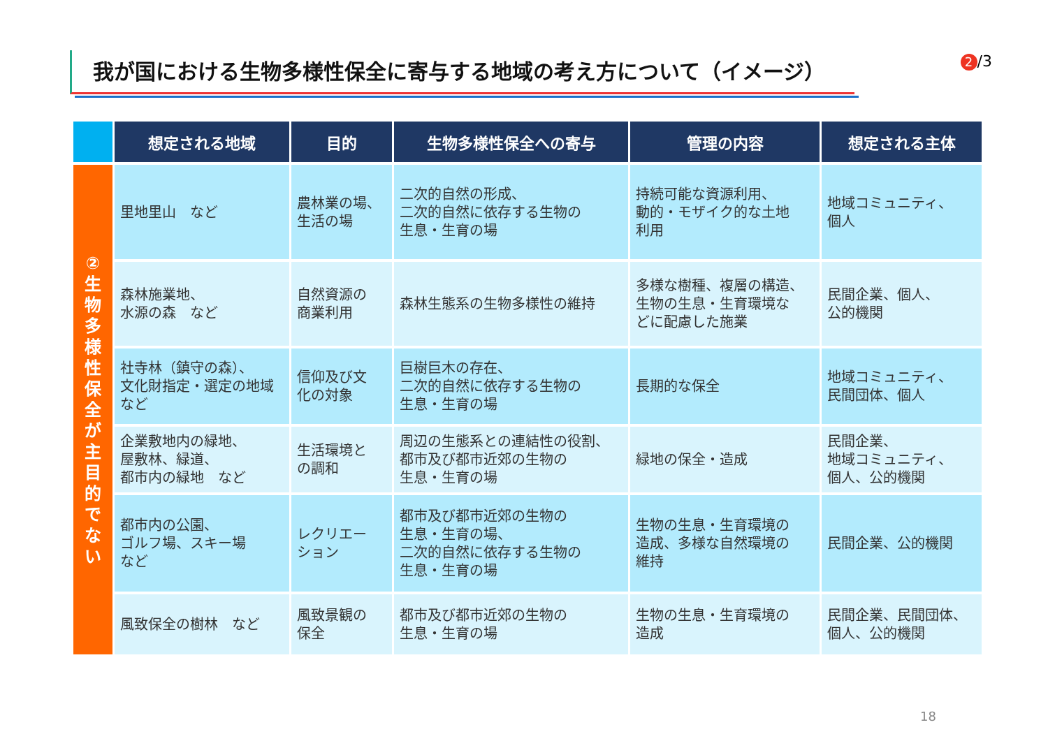我が国における生物多様性保全に寄与する地域の考え方について（イメージ） 2 /3
| | 想定される地域 | 目的 | 生物多様性保全への寄与 | 管理の内容 | 想定される主体 |
| --- | --- | --- | --- | --- | --- |
| ② 生 物 多 様 性 保 全 が 主 目 的 で な い | 里地里山 など | 農林業の場、 生活の場 | 二次的自然の形成、 二次的自然に依存する生物の 生息・生育の場 | 持続可能な資源利用、 動的・モザイク的な土地 利用 | 地域コミュニティ、 個人 |
| | 森林施業地、 水源の森 など | 自然資源の 商業利用 | 森林生態系の生物多様性の維持 | 多様な樹種、複層の構造、 生物の生息・生育環境な どに配慮した施業 | 民間企業、個人、 公的機関 |
| | 社寺林（鎮守の森）、 文化財指定・選定の地域 など | 信仰及び文 化の対象 | 巨樹巨木の存在、 二次的自然に依存する生物の 生息・生育の場 | 長期的な保全 | 地域コミュニティ、 民間団体、個人 |
| | 企業敷地内の緑地、 屋敷林、緑道、 都市内の緑地 など | 生活環境と の調和 | 周辺の生態系との連結性の役割、 都市及び都市近郊の生物の 生息・生育の場 | 緑地の保全・造成 | 民間企業、 地域コミュニティ、 個人、公的機関 |
| | 都市内の公園、 ゴルフ場、スキー場 など | レクリエー ション | 都市及び都市近郊の生物の 生息・生育の場、 二次的自然に依存する生物の 生息・生育の場 | 生物の生息・生育環境の 造成、多様な自然環境の 維持 | 民間企業、公的機関 |
| | 風致保全の樹林 など | 風致景観の 保全 | 都市及び都市近郊の生物の 生息・生育の場 | 生物の生息・生育環境の 造成 | 民間企業、民間団体、 個人、公的機関 |
18